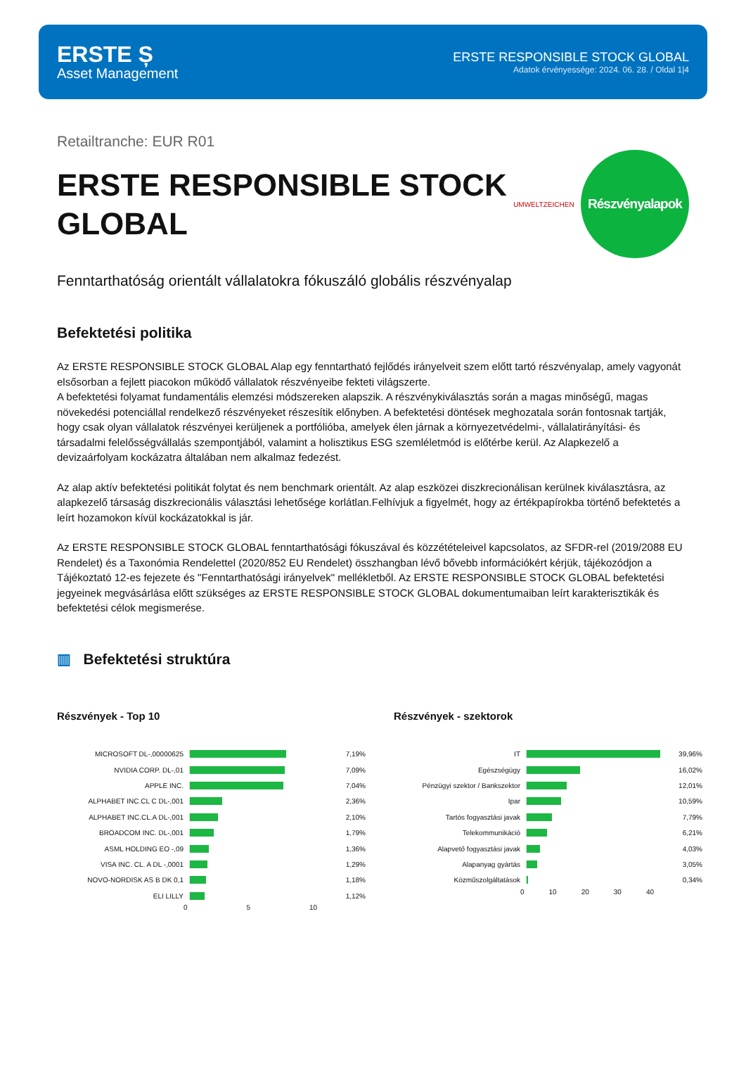ERSTE Ș
Asset Management
ERSTE RESPONSIBLE STOCK GLOBAL
Adatok érvényessége: 2024. 06. 28. / Oldal 1|4
Retailtranche: EUR R01
ERSTE RESPONSIBLE STOCK
GLOBAL
UMWELTZEICHEN
Részvényalapok
Fenntarthatóság orientált vállalatokra fókuszáló globális részvényalap
Befektetési politika
Az ERSTE RESPONSIBLE STOCK GLOBAL Alap egy fenntartható fejlődés irányelveit szem előtt tartó részvényalap, amely vagyonát elsősorban a fejlett piacokon működő vállalatok részvényeibe fekteti világszerte.
A befektetési folyamat fundamentális elemzési módszereken alapszik. A részvénykiválasztás során a magas minőségű, magas növekedési potenciállal rendelkező részvényeket részesítik előnyben. A befektetési döntések meghozatala során fontosnak tartják, hogy csak olyan vállalatok részvényei kerüljenek a portfólióba, amelyek élen járnak a környezetvédelmi-, vállalatirányítási- és társadalmi felelősségvállalás szempontjából, valamint a holisztikus ESG szemléletmód is előtérbe kerül. Az Alapkezelő a devizaárfolyam kockázatra általában nem alkalmaz fedezést.
Az alap aktív befektetési politikát folytat és nem benchmark orientált. Az alap eszközei diszkrecionálisan kerülnek kiválasztásra, az alapkezelő társaság diszkrecionális választási lehetősége korlátlan.Felhívjuk a figyelmét, hogy az értékpapírokba történő befektetés a leírt hozamokon kívül kockázatokkal is jár.
Az ERSTE RESPONSIBLE STOCK GLOBAL fenntarthatósági fókuszával és közzétételeivel kapcsolatos, az SFDR-rel (2019/2088 EU Rendelet) és a Taxonómia Rendelettel (2020/852 EU Rendelet) összhangban lévő bővebb információkért kérjük, tájékozódjon a Tájékoztató 12-es fejezete és "Fenntarthatósági irányelvek" mellékletből. Az ERSTE RESPONSIBLE STOCK GLOBAL befektetési jegyeinek megvásárlása előtt szükséges az ERSTE RESPONSIBLE STOCK GLOBAL dokumentumaiban leírt karakterisztikák és befektetési célok megismerése.
▥ Befektetési struktúra
Részvények - Top 10
MICROSOFT DL-,00000625 7,19%
NVIDIA CORP. DL-,01 7,09%
APPLE INC. 7,04%
ALPHABET INC.CL C DL-,001 2,36%
ALPHABET INC.CL.A DL-,001 2,10%
BROADCOM INC. DL-,001 1,79%
ASML HOLDING EO -,09 1,36%
VISA INC. CL. A DL -,0001 1,29%
NOVO-NORDISK AS B DK 0,1 1,18%
ELI LILLY 1,12%
0 5 10
Részvények - szektorok
IT 39,96%
Egészségügy 16,02%
Pénzügyi szektor / Bankszektor 12,01%
Ipar 10,59%
Tartós fogyasztási javak 7,79%
Telekommunikáció 6,21%
Alapvető fogyasztási javak 4,03%
Alapanyag gyártás 3,05%
Közműszolgáltatások 0,34%
0 10 20 30 40